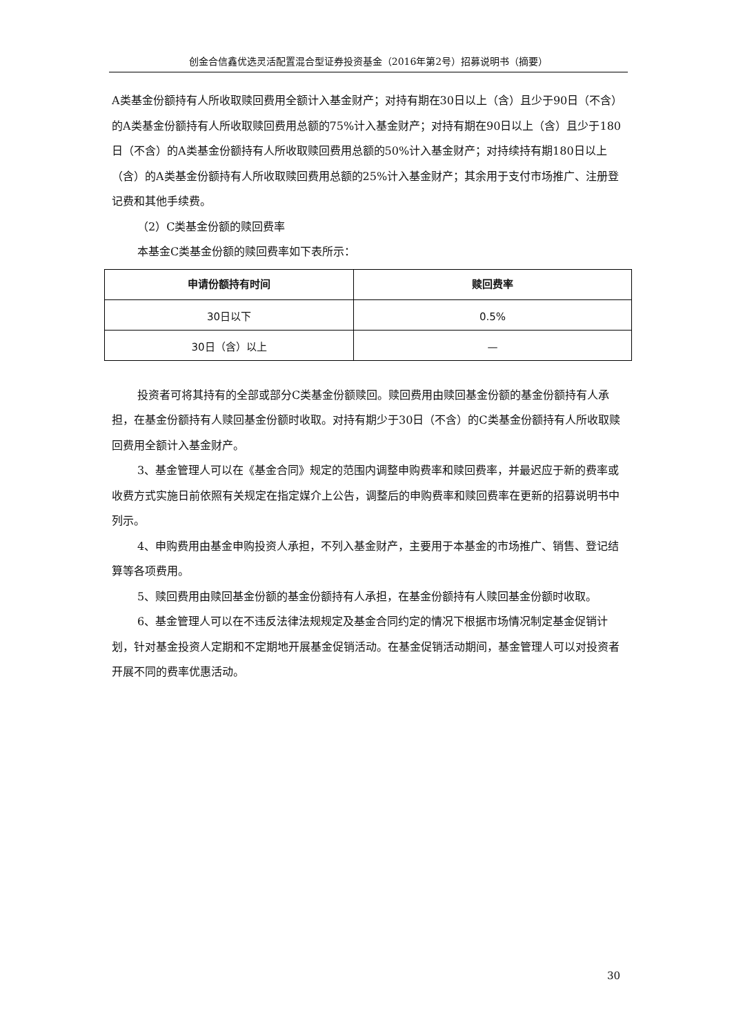创金合信鑫优选灵活配置混合型证券投资基金（2016年第2号）招募说明书（摘要）
A类基金份额持有人所收取赎回费用全额计入基金财产；对持有期在30日以上（含）且少于90日（不含）的A类基金份额持有人所收取赎回费用总额的75%计入基金财产；对持有期在90日以上（含）且少于180日（不含）的A类基金份额持有人所收取赎回费用总额的50%计入基金财产；对持续持有期180日以上（含）的A类基金份额持有人所收取赎回费用总额的25%计入基金财产；其余用于支付市场推广、注册登记费和其他手续费。
（2）C类基金份额的赎回费率
本基金C类基金份额的赎回费率如下表所示：
| 申请份额持有时间 | 赎回费率 |
| --- | --- |
| 30日以下 | 0.5% |
| 30日（含）以上 | — |
投资者可将其持有的全部或部分C类基金份额赎回。赎回费用由赎回基金份额的基金份额持有人承担，在基金份额持有人赎回基金份额时收取。对持有期少于30日（不含）的C类基金份额持有人所收取赎回费用全额计入基金财产。
3、基金管理人可以在《基金合同》规定的范围内调整申购费率和赎回费率，并最迟应于新的费率或收费方式实施日前依照有关规定在指定媒介上公告，调整后的申购费率和赎回费率在更新的招募说明书中列示。
4、申购费用由基金申购投资人承担，不列入基金财产，主要用于本基金的市场推广、销售、登记结算等各项费用。
5、赎回费用由赎回基金份额的基金份额持有人承担，在基金份额持有人赎回基金份额时收取。
6、基金管理人可以在不违反法律法规规定及基金合同约定的情况下根据市场情况制定基金促销计划，针对基金投资人定期和不定期地开展基金促销活动。在基金促销活动期间，基金管理人可以对投资者开展不同的费率优惠活动。
30